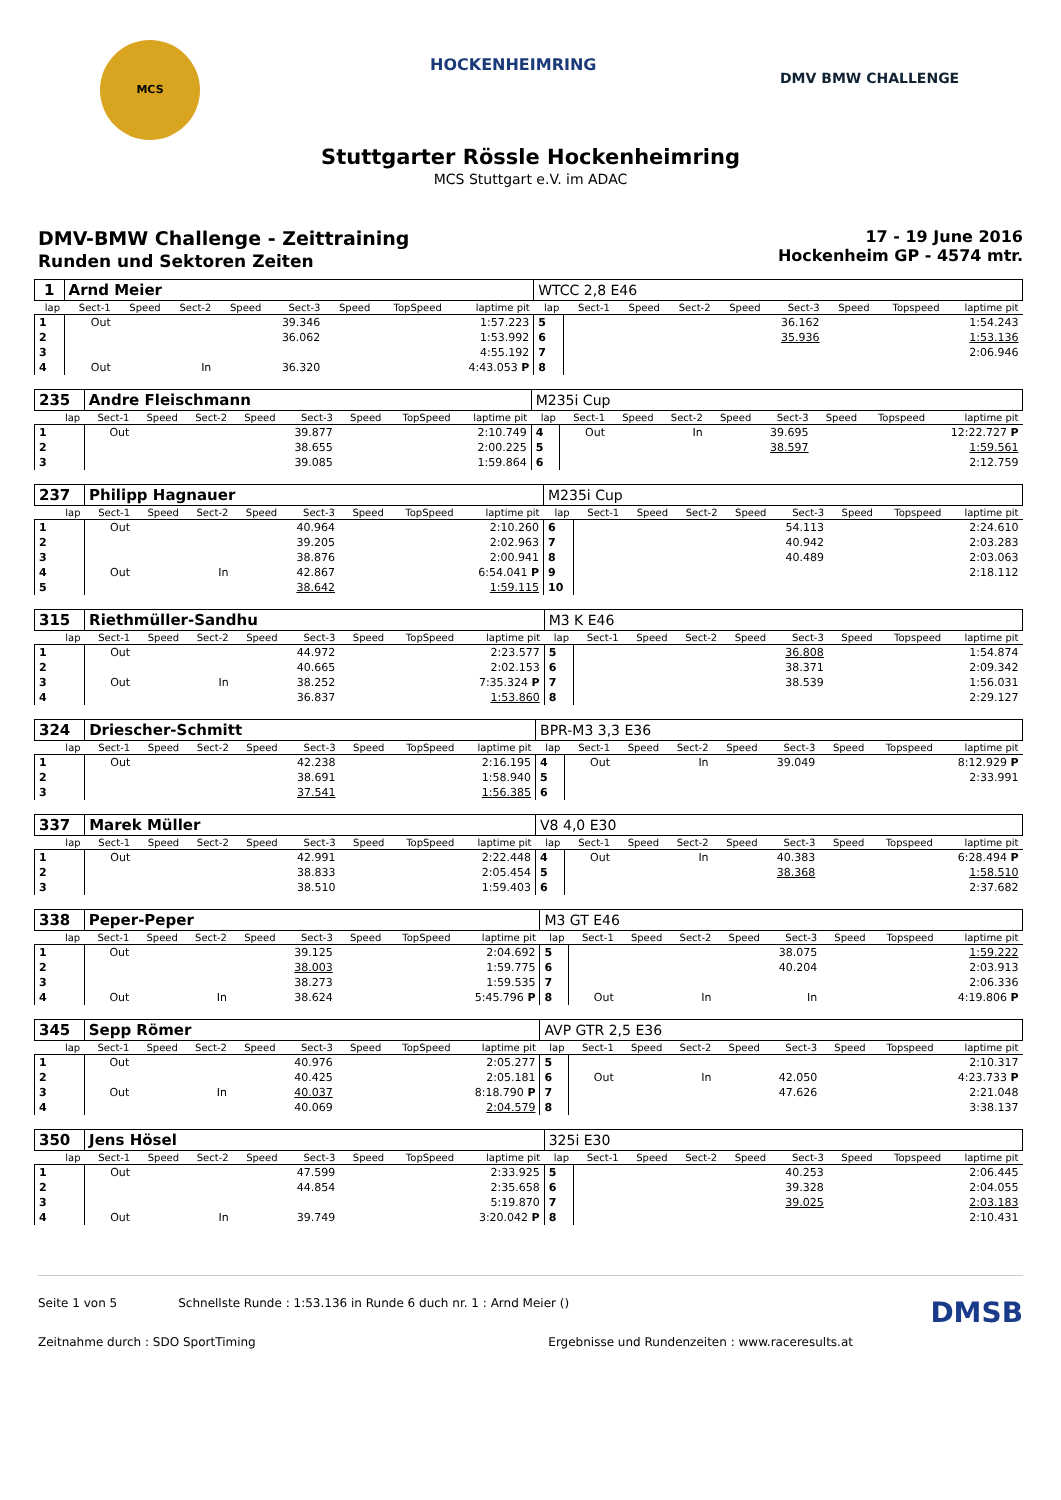MCS
HOCKENHEIMRING
DMV BMW CHALLENGE
Stuttgarter Rössle Hockenheimring
MCS Stuttgart e.V. im ADAC
DMV-BMW Challenge - Zeittraining
Runden und Sektoren Zeiten
17 - 19 June 2016
Hockenheim GP - 4574 mtr.
| 1 | Arnd Meier | | | | | | | | WTCC 2,8 E46 | | | | | | | | |
| lap | Sect-1 | Speed | Sect-2 | Speed | Sect-3 | Speed | TopSpeed | laptime pit | lap | Sect-1 | Speed | Sect-2 | Speed | Sect-3 | Speed | Topspeed | laptime pit |
| 1 | Out | | | | 39.346 | | | 1:57.223 | 5 | | | | | 36.162 | | | 1:54.243 |
| 2 | | | | | 36.062 | | | 1:53.992 | 6 | | | | | 35.936 | | | 1:53.136 |
| 3 | | | | | | | | 4:55.192 | 7 | | | | | | | | 2:06.946 |
| 4 | Out | | In | | 36.320 | | | 4:43.053 P | 8 | | | | | | | | |
| 235 | Andre Fleischmann | | | | | | | | M235i Cup | | | | | | | | |
| lap | Sect-1 | Speed | Sect-2 | Speed | Sect-3 | Speed | TopSpeed | laptime pit | lap | Sect-1 | Speed | Sect-2 | Speed | Sect-3 | Speed | Topspeed | laptime pit |
| 1 | Out | | | | 39.877 | | | 2:10.749 | 4 | Out | | In | | 39.695 | | | 12:22.727 P |
| 2 | | | | | 38.655 | | | 2:00.225 | 5 | | | | | 38.597 | | | 1:59.561 |
| 3 | | | | | 39.085 | | | 1:59.864 | 6 | | | | | | | | 2:12.759 |
| 237 | Philipp Hagnauer | | | | | | | | M235i Cup | | | | | | | | |
| lap | Sect-1 | Speed | Sect-2 | Speed | Sect-3 | Speed | TopSpeed | laptime pit | lap | Sect-1 | Speed | Sect-2 | Speed | Sect-3 | Speed | Topspeed | laptime pit |
| 1 | Out | | | | 40.964 | | | 2:10.260 | 6 | | | | | 54.113 | | | 2:24.610 |
| 2 | | | | | 39.205 | | | 2:02.963 | 7 | | | | | 40.942 | | | 2:03.283 |
| 3 | | | | | 38.876 | | | 2:00.941 | 8 | | | | | 40.489 | | | 2:03.063 |
| 4 | Out | | In | | 42.867 | | | 6:54.041 P | 9 | | | | | | | | 2:18.112 |
| 5 | | | | | 38.642 | | | 1:59.115 | 10 | | | | | | | | |
| 315 | Riethmüller-Sandhu | | | | | | | | M3 K E46 | | | | | | | | |
| lap | Sect-1 | Speed | Sect-2 | Speed | Sect-3 | Speed | TopSpeed | laptime pit | lap | Sect-1 | Speed | Sect-2 | Speed | Sect-3 | Speed | Topspeed | laptime pit |
| 1 | Out | | | | 44.972 | | | 2:23.577 | 5 | | | | | 36.808 | | | 1:54.874 |
| 2 | | | | | 40.665 | | | 2:02.153 | 6 | | | | | 38.371 | | | 2:09.342 |
| 3 | Out | | In | | 38.252 | | | 7:35.324 P | 7 | | | | | 38.539 | | | 1:56.031 |
| 4 | | | | | 36.837 | | | 1:53.860 | 8 | | | | | | | | 2:29.127 |
| 324 | Driescher-Schmitt | | | | | | | | BPR-M3 3,3 E36 | | | | | | | | |
| lap | Sect-1 | Speed | Sect-2 | Speed | Sect-3 | Speed | TopSpeed | laptime pit | lap | Sect-1 | Speed | Sect-2 | Speed | Sect-3 | Speed | Topspeed | laptime pit |
| 1 | Out | | | | 42.238 | | | 2:16.195 | 4 | Out | | In | | 39.049 | | | 8:12.929 P |
| 2 | | | | | 38.691 | | | 1:58.940 | 5 | | | | | | | | 2:33.991 |
| 3 | | | | | 37.541 | | | 1:56.385 | 6 | | | | | | | | |
| 337 | Marek Müller | | | | | | | | V8 4,0 E30 | | | | | | | | |
| lap | Sect-1 | Speed | Sect-2 | Speed | Sect-3 | Speed | TopSpeed | laptime pit | lap | Sect-1 | Speed | Sect-2 | Speed | Sect-3 | Speed | Topspeed | laptime pit |
| 1 | Out | | | | 42.991 | | | 2:22.448 | 4 | Out | | In | | 40.383 | | | 6:28.494 P |
| 2 | | | | | 38.833 | | | 2:05.454 | 5 | | | | | 38.368 | | | 1:58.510 |
| 3 | | | | | 38.510 | | | 1:59.403 | 6 | | | | | | | | 2:37.682 |
| 338 | Peper-Peper | | | | | | | | M3 GT E46 | | | | | | | | |
| lap | Sect-1 | Speed | Sect-2 | Speed | Sect-3 | Speed | TopSpeed | laptime pit | lap | Sect-1 | Speed | Sect-2 | Speed | Sect-3 | Speed | Topspeed | laptime pit |
| 1 | Out | | | | 39.125 | | | 2:04.692 | 5 | | | | | 38.075 | | | 1:59.222 |
| 2 | | | | | 38.003 | | | 1:59.775 | 6 | | | | | 40.204 | | | 2:03.913 |
| 3 | | | | | 38.273 | | | 1:59.535 | 7 | | | | | | | | 2:06.336 |
| 4 | Out | | In | | 38.624 | | | 5:45.796 P | 8 | Out | | In | | In | | | 4:19.806 P |
| 345 | Sepp Römer | | | | | | | | AVP GTR 2,5 E36 | | | | | | | | |
| lap | Sect-1 | Speed | Sect-2 | Speed | Sect-3 | Speed | TopSpeed | laptime pit | lap | Sect-1 | Speed | Sect-2 | Speed | Sect-3 | Speed | Topspeed | laptime pit |
| 1 | Out | | | | 40.976 | | | 2:05.277 | 5 | | | | | | | | 2:10.317 |
| 2 | | | | | 40.425 | | | 2:05.181 | 6 | Out | | In | | 42.050 | | | 4:23.733 P |
| 3 | Out | | In | | 40.037 | | | 8:18.790 P | 7 | | | | | 47.626 | | | 2:21.048 |
| 4 | | | | | 40.069 | | | 2:04.579 | 8 | | | | | | | | 3:38.137 |
| 350 | Jens Hösel | | | | | | | | 325i E30 | | | | | | | | |
| lap | Sect-1 | Speed | Sect-2 | Speed | Sect-3 | Speed | TopSpeed | laptime pit | lap | Sect-1 | Speed | Sect-2 | Speed | Sect-3 | Speed | Topspeed | laptime pit |
| 1 | Out | | | | 47.599 | | | 2:33.925 | 5 | | | | | 40.253 | | | 2:06.445 |
| 2 | | | | | 44.854 | | | 2:35.658 | 6 | | | | | 39.328 | | | 2:04.055 |
| 3 | | | | | | | | 5:19.870 | 7 | | | | | 39.025 | | | 2:03.183 |
| 4 | Out | | In | | 39.749 | | | 3:20.042 P | 8 | | | | | | | | 2:10.431 |
Seite 1 von 5 Schnellste Runde : 1:53.136 in Runde 6 duch nr. 1 : Arnd Meier () DMSB
Zeitnahme durch : SDO SportTiming Ergebnisse und Rundenzeiten : www.raceresults.at